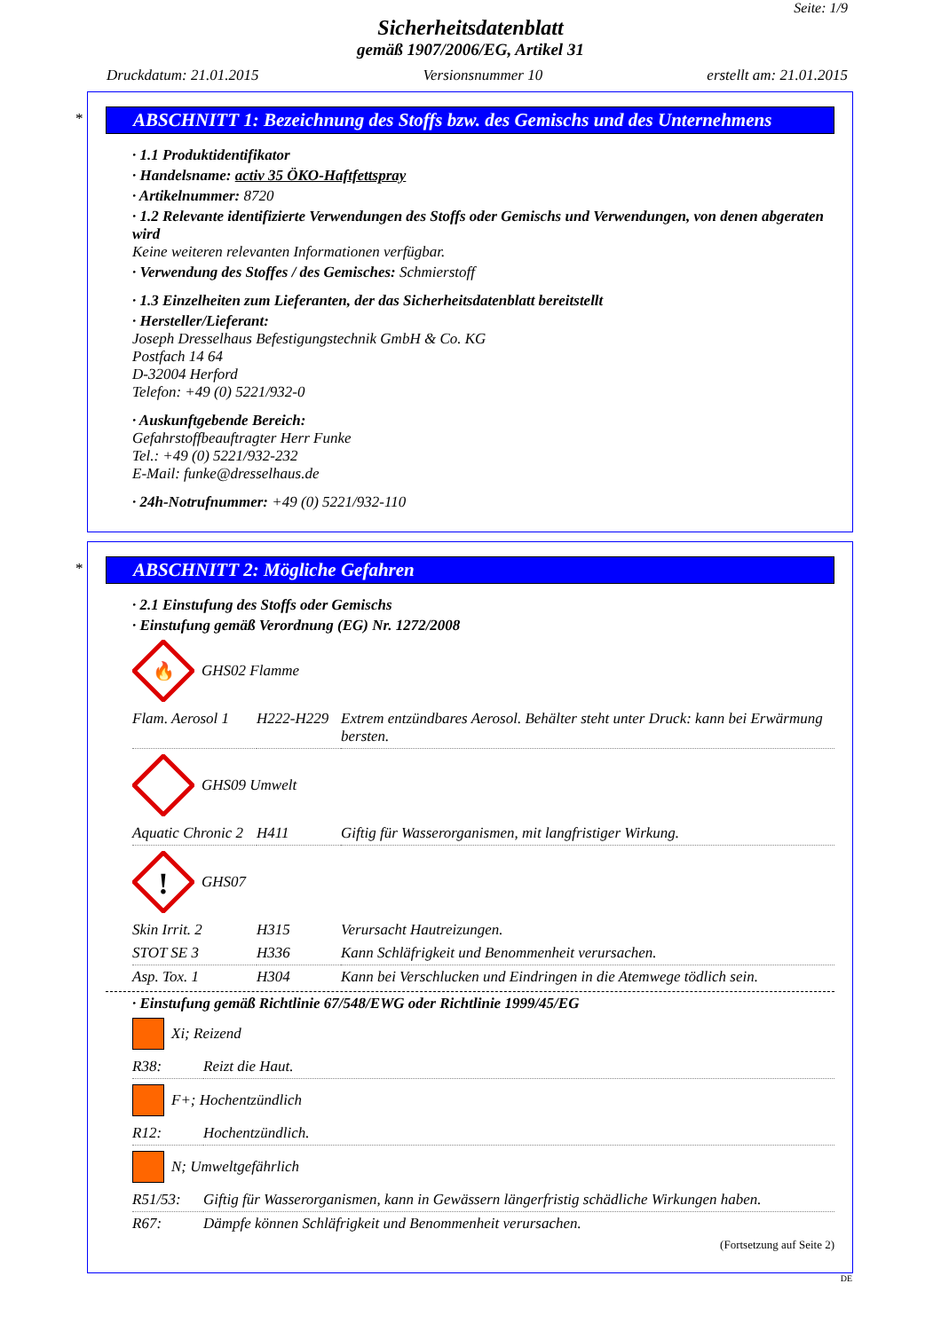Seite: 1/9
Sicherheitsdatenblatt
gemäß 1907/2006/EG, Artikel 31
Druckdatum: 21.01.2015 Versionsnummer 10 erstellt am: 21.01.2015
*
ABSCHNITT 1: Bezeichnung des Stoffs bzw. des Gemischs und des Unternehmens
· 1.1 Produktidentifikator
· Handelsname: activ 35 ÖKO-Haftfettspray
· Artikelnummer: 8720
· 1.2 Relevante identifizierte Verwendungen des Stoffs oder Gemischs und Verwendungen, von denen abgeraten wird
Keine weiteren relevanten Informationen verfügbar.
· Verwendung des Stoffes / des Gemisches: Schmierstoff
· 1.3 Einzelheiten zum Lieferanten, der das Sicherheitsdatenblatt bereitstellt
· Hersteller/Lieferant:
Joseph Dresselhaus Befestigungstechnik GmbH & Co. KG
Postfach 14 64
D-32004 Herford
Telefon: +49 (0) 5221/932-0
· Auskunftgebende Bereich:
Gefahrstoffbeauftragter Herr Funke
Tel.: +49 (0) 5221/932-232
E-Mail: funke@dresselhaus.de
· 24h-Notrufnummer: +49 (0) 5221/932-110
*
ABSCHNITT 2: Mögliche Gefahren
· 2.1 Einstufung des Stoffs oder Gemischs
· Einstufung gemäß Verordnung (EG) Nr. 1272/2008
🔥
GHS02 Flamme
| Flam. Aerosol 1 | H222-H229 | Extrem entzündbares Aerosol. Behälter steht unter Druck: kann bei Erwärmung bersten. |
GHS09 Umwelt
| Aquatic Chronic 2 | H411 | Giftig für Wasserorganismen, mit langfristiger Wirkung. |
!
GHS07
| Skin Irrit. 2 | H315 | Verursacht Hautreizungen. |
| STOT SE 3 | H336 | Kann Schläfrigkeit und Benommenheit verursachen. |
| Asp. Tox. 1 | H304 | Kann bei Verschlucken und Eindringen in die Atemwege tödlich sein. |
· Einstufung gemäß Richtlinie 67/548/EWG oder Richtlinie 1999/45/EG
Xi; Reizend
| R38: | Reizt die Haut. |
F+; Hochentzündlich
| R12: | Hochentzündlich. |
N; Umweltgefährlich
| R51/53: | Giftig für Wasserorganismen, kann in Gewässern längerfristig schädliche Wirkungen haben. |
| R67: | Dämpfe können Schläfrigkeit und Benommenheit verursachen. |
(Fortsetzung auf Seite 2)
DE